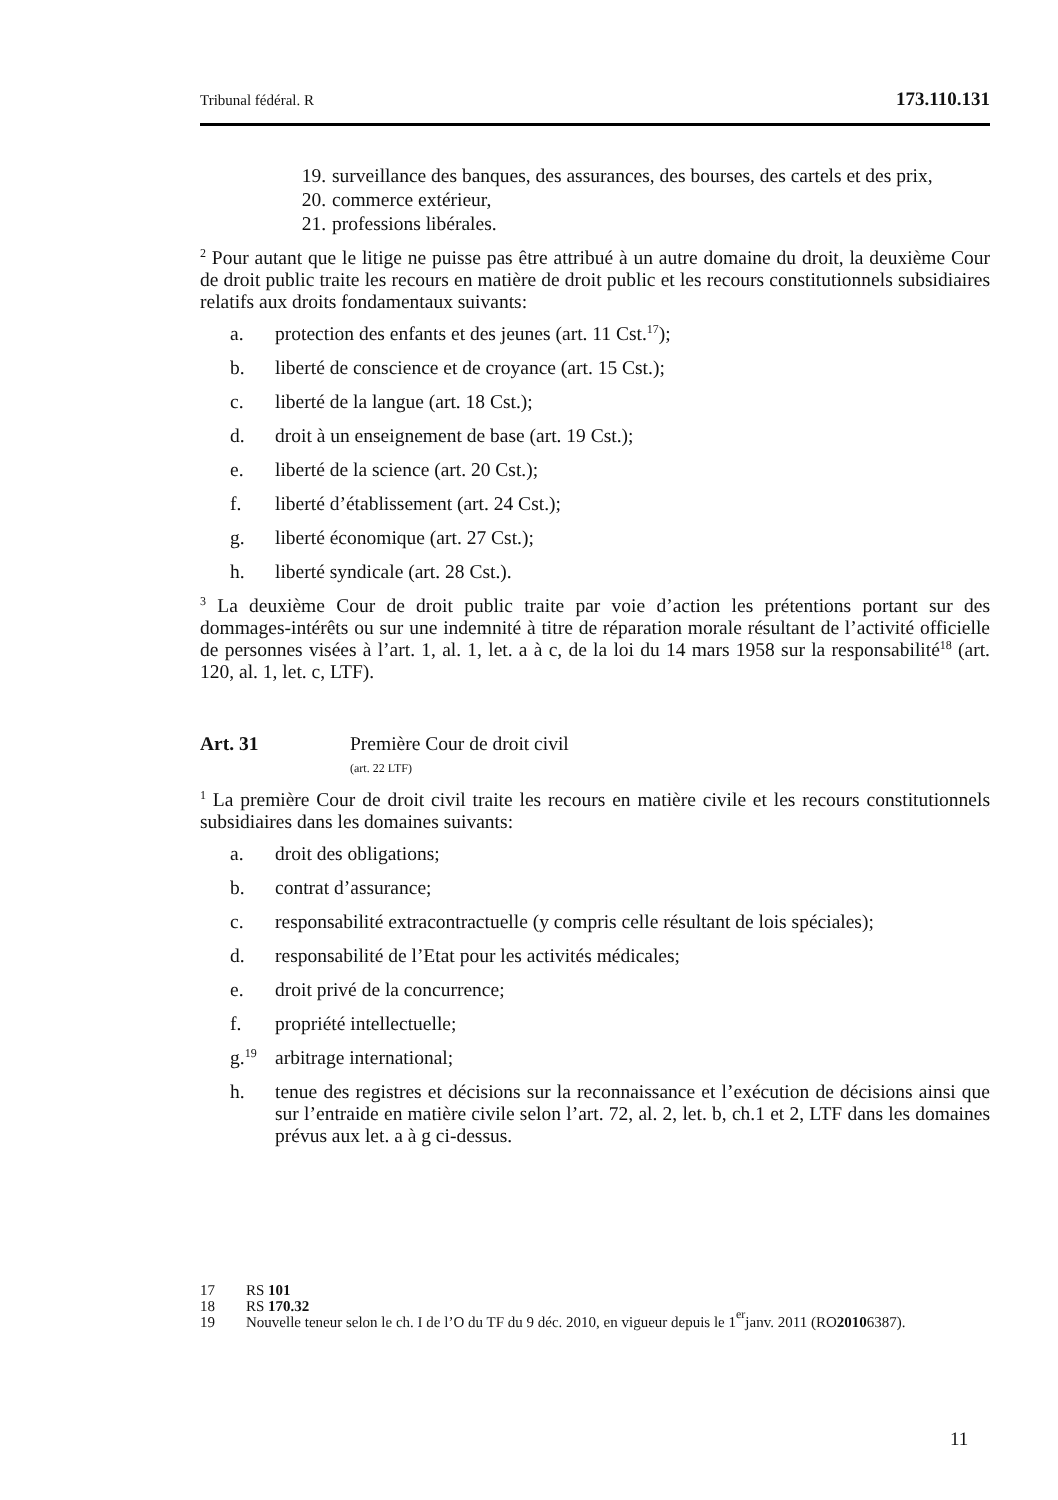Tribunal fédéral. R 173.110.131
19. surveillance des banques, des assurances, des bourses, des cartels et des prix,
20. commerce extérieur,
21. professions libérales.
<sup>2</sup> Pour autant que le litige ne puisse pas être attribué à un autre domaine du droit, la deuxième Cour de droit public traite les recours en matière de droit public et les recours constitutionnels subsidiaires relatifs aux droits fondamentaux suivants:
a. protection des enfants et des jeunes (art. 11 Cst.<sup>17</sup>);
b. liberté de conscience et de croyance (art. 15 Cst.);
c. liberté de la langue (art. 18 Cst.);
d. droit à un enseignement de base (art. 19 Cst.);
e. liberté de la science (art. 20 Cst.);
f. liberté d’établissement (art. 24 Cst.);
g. liberté économique (art. 27 Cst.);
h. liberté syndicale (art. 28 Cst.).
<sup>3</sup> La deuxième Cour de droit public traite par voie d’action les prétentions portant sur des dommages-intérêts ou sur une indemnité à titre de réparation morale résultant de l’activité officielle de personnes visées à l’art. 1, al. 1, let. a à c, de la loi du 14 mars 1958 sur la responsabilité<sup>18</sup> (art. 120, al. 1, let. c, LTF).
Art. 31 Première Cour de droit civil
(art. 22 LTF)
<sup>1</sup> La première Cour de droit civil traite les recours en matière civile et les recours constitutionnels subsidiaires dans les domaines suivants:
a. droit des obligations;
b. contrat d’assurance;
c. responsabilité extracontractuelle (y compris celle résultant de lois spéciales);
d. responsabilité de l’Etat pour les activités médicales;
e. droit privé de la concurrence;
f. propriété intellectuelle;
g.<sup>19</sup> arbitrage international;
h. tenue des registres et décisions sur la reconnaissance et l’exécution de décisions ainsi que sur l’entraide en matière civile selon l’art. 72, al. 2, let. b, ch.1 et 2, LTF dans les domaines prévus aux let. a à g ci-dessus.
17 RS 101
18 RS 170.32
19 Nouvelle teneur selon le ch. I de l’O du TF du 9 déc. 2010, en vigueur depuis le 1<sup>er</sup> janv. 2011 (RO 2010 6387).
11